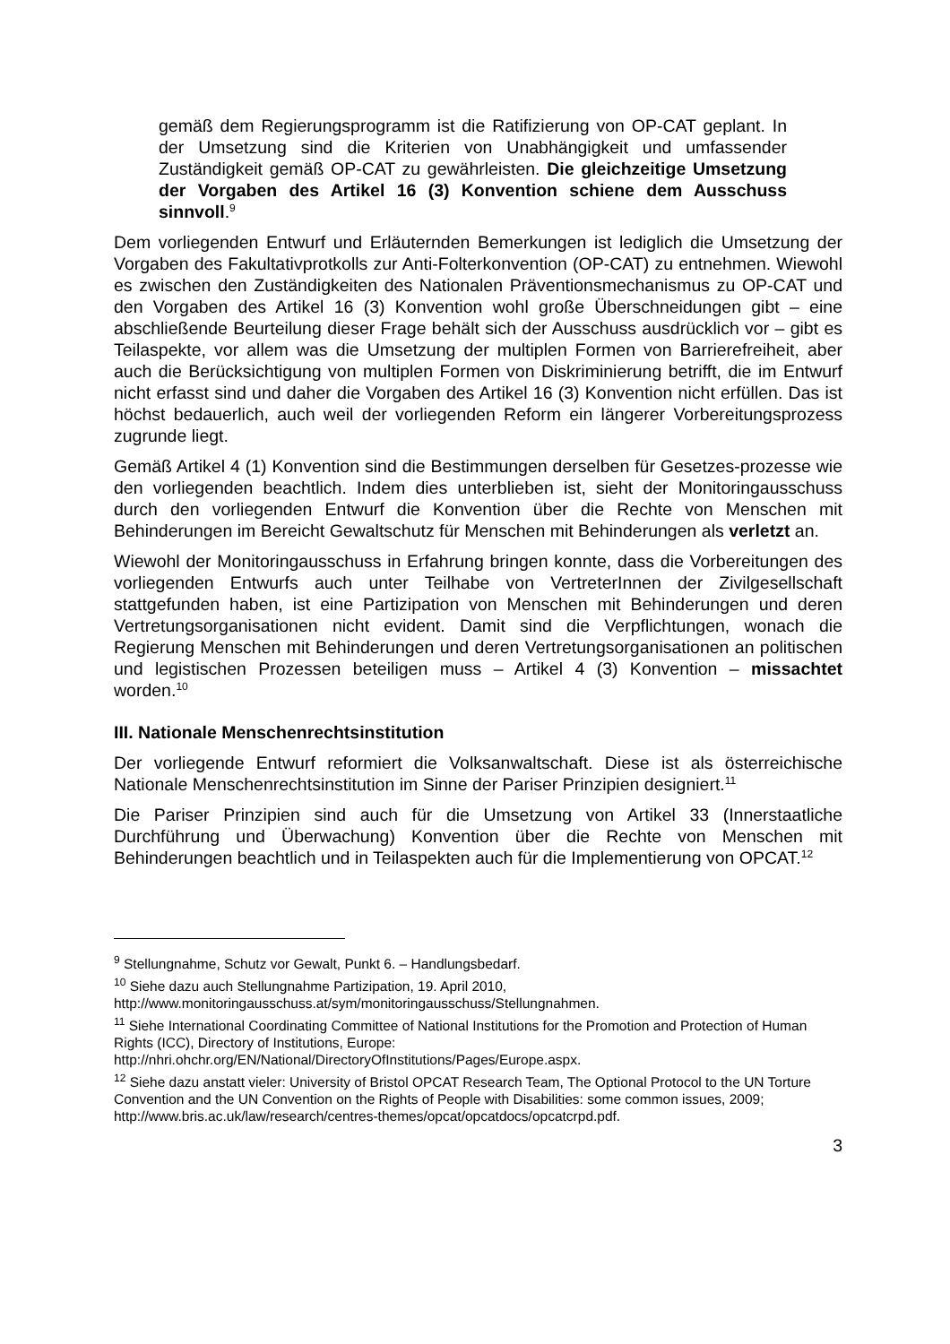gemäß dem Regierungsprogramm ist die Ratifizierung von OP-CAT geplant. In der Umsetzung sind die Kriterien von Unabhängigkeit und umfassender Zuständigkeit gemäß OP-CAT zu gewährleisten. Die gleichzeitige Umsetzung der Vorgaben des Artikel 16 (3) Konvention schiene dem Ausschuss sinnvoll.<sup>9</sup>
Dem vorliegenden Entwurf und Erläuternden Bemerkungen ist lediglich die Umsetzung der Vorgaben des Fakultativprotkolls zur Anti-Folterkonvention (OP-CAT) zu entnehmen. Wiewohl es zwischen den Zuständigkeiten des Nationalen Präventionsmechanismus zu OP-CAT und den Vorgaben des Artikel 16 (3) Konvention wohl große Überschneidungen gibt – eine abschließende Beurteilung dieser Frage behält sich der Ausschuss ausdrücklich vor – gibt es Teilaspekte, vor allem was die Umsetzung der multiplen Formen von Barrierefreiheit, aber auch die Berücksichtigung von multiplen Formen von Diskriminierung betrifft, die im Entwurf nicht erfasst sind und daher die Vorgaben des Artikel 16 (3) Konvention nicht erfüllen. Das ist höchst bedauerlich, auch weil der vorliegenden Reform ein längerer Vorbereitungsprozess zugrunde liegt.
Gemäß Artikel 4 (1) Konvention sind die Bestimmungen derselben für Gesetzes-prozesse wie den vorliegenden beachtlich. Indem dies unterblieben ist, sieht der Monitoringausschuss durch den vorliegenden Entwurf die Konvention über die Rechte von Menschen mit Behinderungen im Bereicht Gewaltschutz für Menschen mit Behinderungen als verletzt an.
Wiewohl der Monitoringausschuss in Erfahrung bringen konnte, dass die Vorbereitungen des vorliegenden Entwurfs auch unter Teilhabe von VertreterInnen der Zivilgesellschaft stattgefunden haben, ist eine Partizipation von Menschen mit Behinderungen und deren Vertretungsorganisationen nicht evident. Damit sind die Verpflichtungen, wonach die Regierung Menschen mit Behinderungen und deren Vertretungsorganisationen an politischen und legistischen Prozessen beteiligen muss – Artikel 4 (3) Konvention – missachtet worden.<sup>10</sup>
III. Nationale Menschenrechtsinstitution
Der vorliegende Entwurf reformiert die Volksanwaltschaft. Diese ist als österreichische Nationale Menschenrechtsinstitution im Sinne der Pariser Prinzipien designiert.<sup>11</sup>
Die Pariser Prinzipien sind auch für die Umsetzung von Artikel 33 (Innerstaatliche Durchführung und Überwachung) Konvention über die Rechte von Menschen mit Behinderungen beachtlich und in Teilaspekten auch für die Implementierung von OPCAT.<sup>12</sup>
<sup>9</sup> Stellungnahme, Schutz vor Gewalt, Punkt 6. – Handlungsbedarf.
<sup>10</sup> Siehe dazu auch Stellungnahme Partizipation, 19. April 2010, http://www.monitoringausschuss.at/sym/monitoringausschuss/Stellungnahmen.
<sup>11</sup> Siehe International Coordinating Committee of National Institutions for the Promotion and Protection of Human Rights (ICC), Directory of Institutions, Europe: http://nhri.ohchr.org/EN/National/DirectoryOfInstitutions/Pages/Europe.aspx.
<sup>12</sup> Siehe dazu anstatt vieler: University of Bristol OPCAT Research Team, The Optional Protocol to the UN Torture Convention and the UN Convention on the Rights of People with Disabilities: some common issues, 2009; http://www.bris.ac.uk/law/research/centres-themes/opcat/opcatdocs/opcatcrpd.pdf.
3